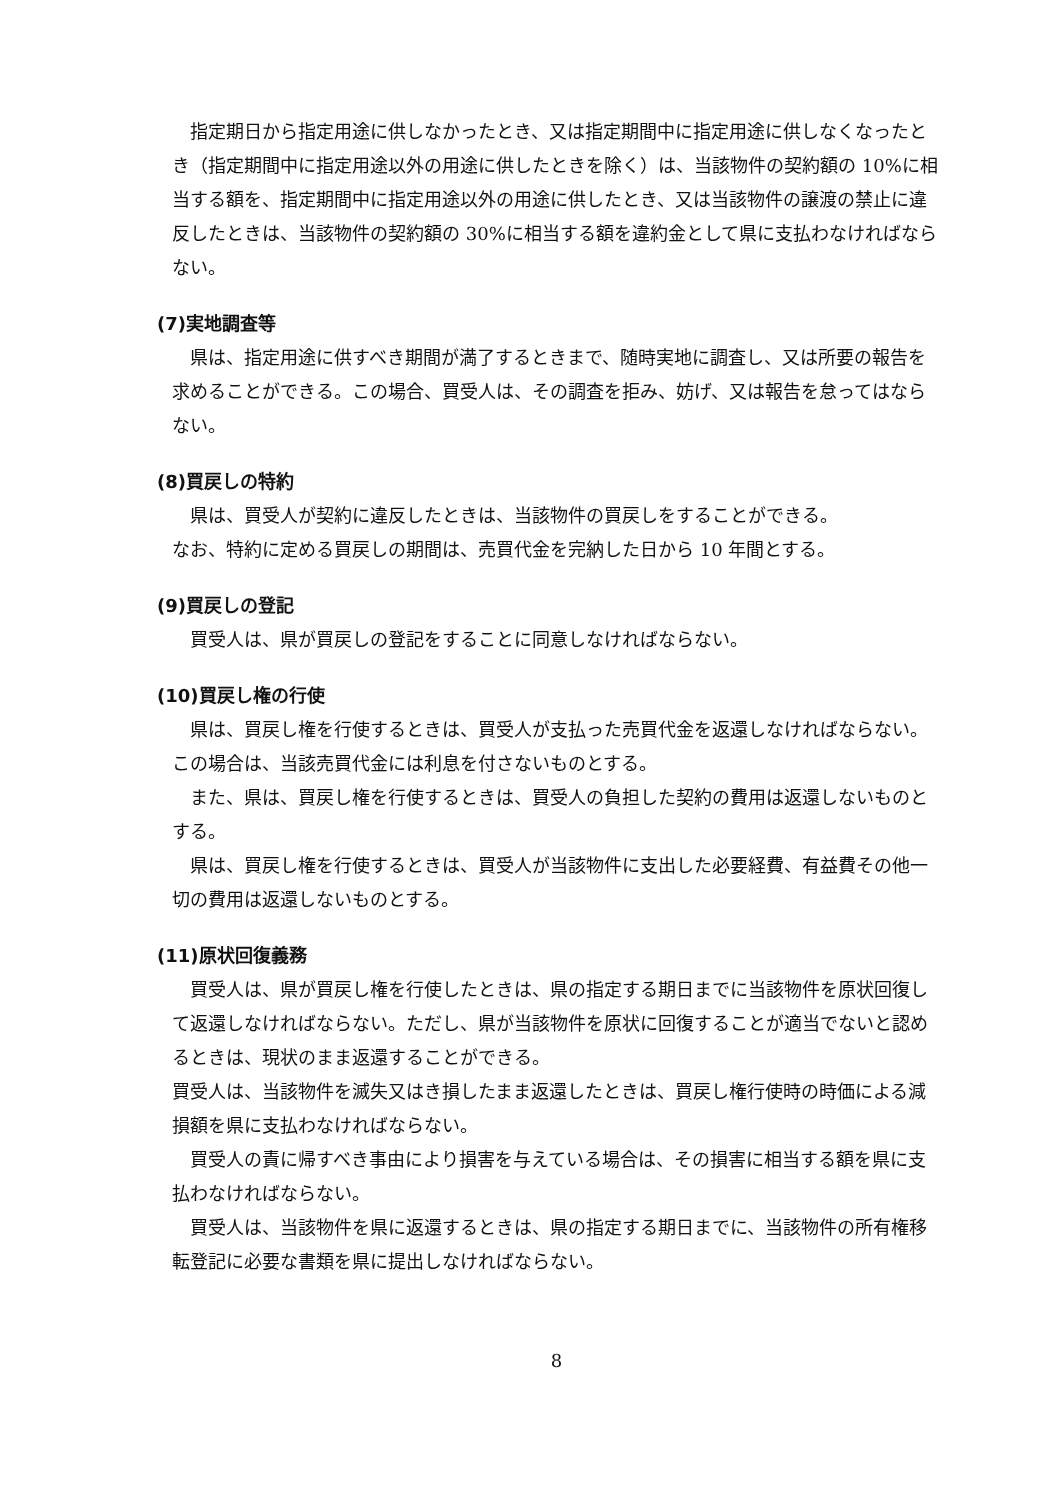指定期日から指定用途に供しなかったとき、又は指定期間中に指定用途に供しなくなったとき（指定期間中に指定用途以外の用途に供したときを除く）は、当該物件の契約額の 10%に相当する額を、指定期間中に指定用途以外の用途に供したとき、又は当該物件の譲渡の禁止に違反したときは、当該物件の契約額の 30%に相当する額を違約金として県に支払わなければならない。
(7)実地調査等
県は、指定用途に供すべき期間が満了するときまで、随時実地に調査し、又は所要の報告を求めることができる。この場合、買受人は、その調査を拒み、妨げ、又は報告を怠ってはならない。
(8)買戻しの特約
県は、買受人が契約に違反したときは、当該物件の買戻しをすることができる。
なお、特約に定める買戻しの期間は、売買代金を完納した日から 10 年間とする。
(9)買戻しの登記
買受人は、県が買戻しの登記をすることに同意しなければならない。
(10)買戻し権の行使
県は、買戻し権を行使するときは、買受人が支払った売買代金を返還しなければならない。この場合は、当該売買代金には利息を付さないものとする。
また、県は、買戻し権を行使するときは、買受人の負担した契約の費用は返還しないものとする。
県は、買戻し権を行使するときは、買受人が当該物件に支出した必要経費、有益費その他一切の費用は返還しないものとする。
(11)原状回復義務
買受人は、県が買戻し権を行使したときは、県の指定する期日までに当該物件を原状回復して返還しなければならない。ただし、県が当該物件を原状に回復することが適当でないと認めるときは、現状のまま返還することができる。
買受人は、当該物件を滅失又はき損したまま返還したときは、買戻し権行使時の時価による減損額を県に支払わなければならない。
買受人の責に帰すべき事由により損害を与えている場合は、その損害に相当する額を県に支払わなければならない。
買受人は、当該物件を県に返還するときは、県の指定する期日までに、当該物件の所有権移転登記に必要な書類を県に提出しなければならない。
8